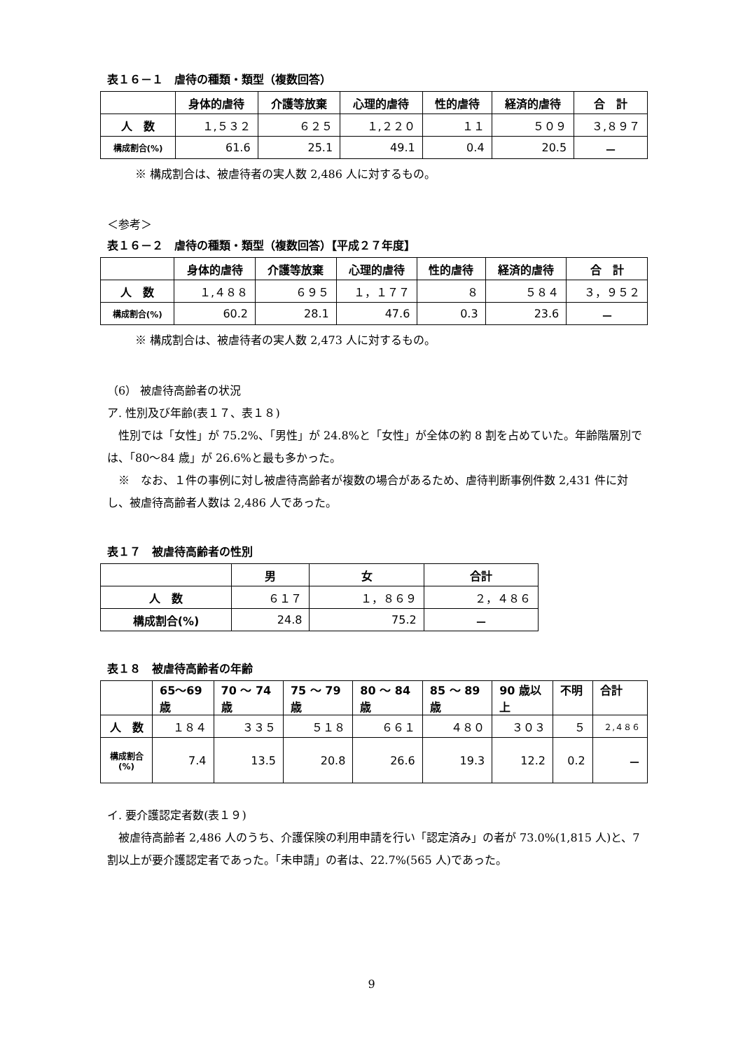表１６－１　虐待の種類・類型（複数回答）
| | 身体的虐待 | 介護等放棄 | 心理的虐待 | 性的虐待 | 経済的虐待 | 合 計 |
| --- | --- | --- | --- | --- | --- | --- |
| 人 数 | １,５３２ | ６２５ | １,２２０ | １１ | ５０９ | ３,８９７ |
| 構成割合(%) | 61.6 | 25.1 | 49.1 | 0.4 | 20.5 | － |
※ 構成割合は、被虐待者の実人数 2,486 人に対するもの。
＜参考＞
表１６－２　虐待の種類・類型（複数回答）【平成２７年度】
| | 身体的虐待 | 介護等放棄 | 心理的虐待 | 性的虐待 | 経済的虐待 | 合 計 |
| --- | --- | --- | --- | --- | --- | --- |
| 人 数 | １,４８８ | ６９５ | １，１７７ | ８ | ５８４ | ３，９５２ |
| 構成割合(%) | 60.2 | 28.1 | 47.6 | 0.3 | 23.6 | － |
※ 構成割合は、被虐待者の実人数 2,473 人に対するもの。
（6） 被虐待高齢者の状況
ア. 性別及び年齢(表１７、表１８)
　性別では「女性」が 75.2%、「男性」が 24.8%と「女性」が全体の約 8 割を占めていた。年齢階層別では、「80～84 歳」が 26.6%と最も多かった。
　※　なお、１件の事例に対し被虐待高齢者が複数の場合があるため、虐待判断事例件数 2,431 件に対し、被虐待高齢者人数は 2,486 人であった。
表１７　被虐待高齢者の性別
| | 男 | 女 | 合計 |
| --- | --- | --- | --- |
| 人 数 | ６１７ | １，８６９ | ２，４８６ |
| 構成割合(%) | 24.8 | 75.2 | － |
表１８　被虐待高齢者の年齢
| | 65～69 歳 | 70 ～ 74 歳 | 75 ～ 79 歳 | 80 ～ 84 歳 | 85 ～ 89 歳 | 90 歳以 上 | 不明 | 合計 |
| --- | --- | --- | --- | --- | --- | --- | --- | --- |
| 人 数 | １８４ | ３３５ | ５１８ | ６６１ | ４８０ | ３０３ | ５ | ２,４８６ |
| 構成割合 (%) | 7.4 | 13.5 | 20.8 | 26.6 | 19.3 | 12.2 | 0.2 | － |
イ. 要介護認定者数(表１９)
　被虐待高齢者 2,486 人のうち、介護保険の利用申請を行い「認定済み」の者が 73.0%(1,815 人)と、7 割以上が要介護認定者であった。「未申請」の者は、22.7%(565 人)であった。
9